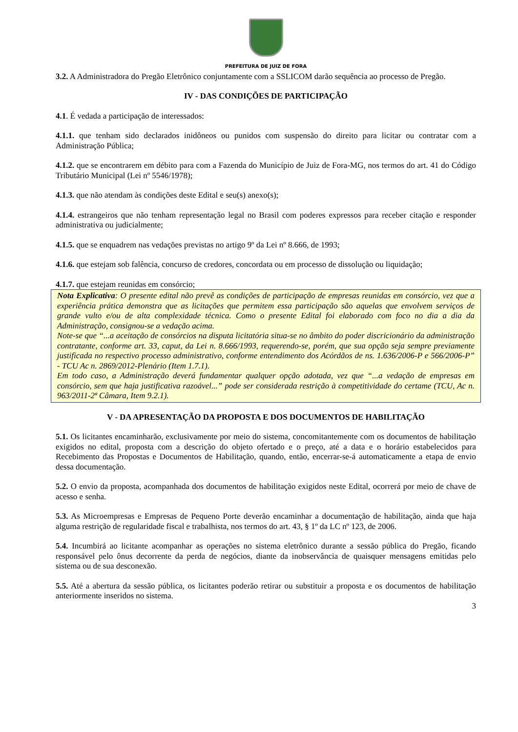PREFEITURA DE JUIZ DE FORA
3.2. A Administradora do Pregão Eletrônico conjuntamente com a SSLICOM darão sequência ao processo de Pregão.
IV - DAS CONDIÇÕES DE PARTICIPAÇÃO
4.1. É vedada a participação de interessados:
4.1.1. que tenham sido declarados inidôneos ou punidos com suspensão do direito para licitar ou contratar com a Administração Pública;
4.1.2. que se encontrarem em débito para com a Fazenda do Município de Juiz de Fora-MG, nos termos do art. 41 do Código Tributário Municipal (Lei nº 5546/1978);
4.1.3. que não atendam às condições deste Edital e seu(s) anexo(s);
4.1.4. estrangeiros que não tenham representação legal no Brasil com poderes expressos para receber citação e responder administrativa ou judicialmente;
4.1.5. que se enquadrem nas vedações previstas no artigo 9º da Lei nº 8.666, de 1993;
4.1.6. que estejam sob falência, concurso de credores, concordata ou em processo de dissolução ou liquidação;
4.1.7. que estejam reunidas em consórcio;
Nota Explicativa: O presente edital não prevê as condições de participação de empresas reunidas em consórcio, vez que a experiência prática demonstra que as licitações que permitem essa participação são aquelas que envolvem serviços de grande vulto e/ou de alta complexidade técnica. Como o presente Edital foi elaborado com foco no dia a dia da Administração, consignou-se a vedação acima.
Note-se que “...a aceitação de consórcios na disputa licitatória situa-se no âmbito do poder discricionário da administração contratante, conforme art. 33, caput, da Lei n. 8.666/1993, requerendo-se, porém, que sua opção seja sempre previamente justificada no respectivo processo administrativo, conforme entendimento dos Acórdãos de ns. 1.636/2006-P e 566/2006-P” - TCU Ac n. 2869/2012-Plenário (Item 1.7.1).
Em todo caso, a Administração deverá fundamentar qualquer opção adotada, vez que “...a vedação de empresas em consórcio, sem que haja justificativa razoável...” pode ser considerada restrição à competitividade do certame (TCU, Ac n. 963/2011-2ª Câmara, Item 9.2.1).
V - DA APRESENTAÇÃO DA PROPOSTA E DOS DOCUMENTOS DE HABILITAÇÃO
5.1. Os licitantes encaminharão, exclusivamente por meio do sistema, concomitantemente com os documentos de habilitação exigidos no edital, proposta com a descrição do objeto ofertado e o preço, até a data e o horário estabelecidos para Recebimento das Propostas e Documentos de Habilitação, quando, então, encerrar-se-á automaticamente a etapa de envio dessa documentação.
5.2. O envio da proposta, acompanhada dos documentos de habilitação exigidos neste Edital, ocorrerá por meio de chave de acesso e senha.
5.3. As Microempresas e Empresas de Pequeno Porte deverão encaminhar a documentação de habilitação, ainda que haja alguma restrição de regularidade fiscal e trabalhista, nos termos do art. 43, § 1º da LC nº 123, de 2006.
5.4. Incumbirá ao licitante acompanhar as operações no sistema eletrônico durante a sessão pública do Pregão, ficando responsável pelo ônus decorrente da perda de negócios, diante da inobservância de quaisquer mensagens emitidas pelo sistema ou de sua desconexão.
5.5. Até a abertura da sessão pública, os licitantes poderão retirar ou substituir a proposta e os documentos de habilitação anteriormente inseridos no sistema.
3